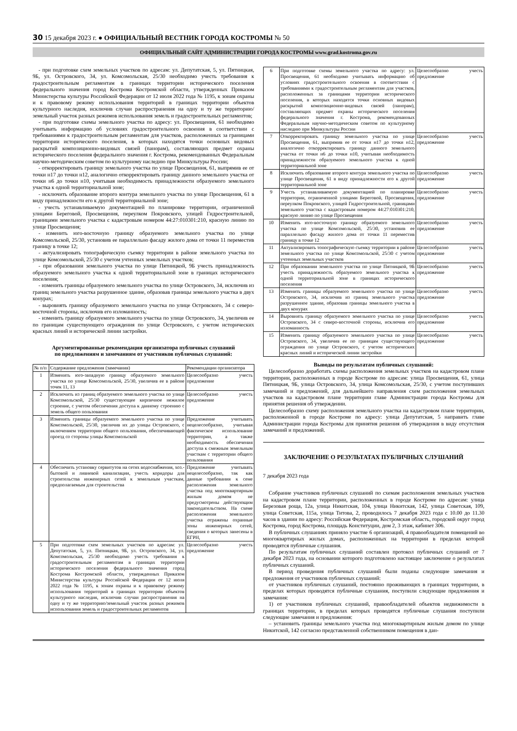30 15 декабря 2023 г. ● ОФИЦИАЛЬНЫЙ ВЕСТНИК ГОРОДА КОСТРОМЫ № 50
ОФИЦИАЛЬНЫЙ САЙТ АДМИНИСТРАЦИИ ГОРОДА КОСТРОМЫ www.grad.kostroma.gov.ru
- при подготовке схем земельных участков по адресам: ул. Депутатская, 5, ул. Пятницкая, 9Б, ул. Островского, 34, ул. Комсомольская, 25/30 необходимо учесть требования к градостроительным регламентам в границах территории исторического поселения федерального значения город Кострома Костромской области, утвержденных Приказом Министерства культуры Российской Федерации от 12 июля 2022 года № 1195, к зонам охраны и к правовому режиму использования территорий в границах территории объектов культурного наследия, исключив случаи распространения на одну и ту же территорию/земельный участок разных режимов использования земель и градостроительных регламентов;
- при подготовке схемы земельного участка по адресу: ул. Просвещения, 61 необходимо учитывать информацию об условиях градостроительного освоения в соответствии с требованиями к градостроительным регламентам для участков, расположенных за границами территории исторического поселения, в которых находятся точки основных видовых раскрытий композиционно-видовых связей (панорам), составляющих предмет охраны исторического поселения федерального значения г. Кострома, рекомендованных Федеральным научно-методическим советом по культурному наследию при Минкультуры России;
- откорректировать границу земельного участка по улице Просвещения, 61, выпрямив ее от точки н17 до точки н12, аналогично откорректировать границу данного земельного участка от точки н6 до точки н10, учитывая необходимость принадлежности образуемого земельного участка к одной территориальной зоне;
- исключить образование второго контура земельного участка по улице Просвещения, 61 в виду принадлежности его к другой территориальной зоне;
- учесть устанавливаемую документацией по планировке территории, ограниченной улицами Береговой, Просвещения, переулком Покровского, улицей Гидростроительной, границами земельного участка с кадастровым номером 44:27:010301:210, красную линию по улице Просвещения;
- изменить юго-восточную границу образуемого земельного участка по улице Комсомольской, 25/30, установив ее параллельно фасаду жилого дома от точки 11 переместив границу в точке 12;
- актуализировать топографическую съемку территории в районе земельного участка по улице Комсомольской, 25/30 с учетом учтенных земельных участков;
- при образовании земельного участка по улице Пятницкой, 9Б учесть принадлежность образуемого земельного участка к одной территориальной зоне в границах исторического поселения;
- изменить границы образуемого земельного участка по улице Островского, 34, исключив из границ земельного участка разрушенное здание, образовав границы земельного участка в двух конурах;
- выровнять границу образуемого земельного участка по улице Островского, 34 с северо-восточной стороны, исключив его изломанность;
- изменить границу образуемого земельного участка по улице Островского, 34, увеличив ее по границам существующего ограждения по улице Островского, с учетом исторических красных линий и исторической линии застройки.
Аргументированные рекомендации организатора публичных слушаний
по предложениям и замечаниям от участников публичных слушаний:
| № п/п | Содержание предложения (замечания) | Рекомендации организатора |
| --- | --- | --- |
| 1 | Изменить юго-западную границу образуемого земельного участка по улице Комсомольской, 25/30, увеличив ее в районе точек 11, 13 | Целесообразно учесть предложение |
| 2 | Исключить из границ образуемого земельного участка по улице Комсомольской, 25/30 существующее кирпичное нежилое строение, с учетом обеспечения доступа к данному строению с земель общего пользования | Целесообразно учесть предложение |
| 3 | Изменить границы образуемого земельного участка по улице Комсомольской, 25/30, увеличив их до улицы Островского, с включением территории общего пользования, обеспечивающей проезд со стороны улицы Комсомольской | Предложение учитывать нецелесообразно, учитывая фактическое использование территории, а также необходимость обеспечения доступа к смежным земельным участкам с территории общего пользования |
| 4 | Обеспечить установку сервитутов на сетях водоснабжения, хоз.-бытовой и ливневой канализации, учесть коридоры для строительства инженерных сетей к земельным участкам, предполагаемым для строительства | Предложение учитывать нецелесообразно, так как данные требования к семе расположения земельного участка под многоквартирным жилым домом не предусмотрены действующим законодательством. На схеме расположения земельного участка отражены охранные зоны инженерных сетей, сведения о которых занесены в ЕГРН, |
| 5 | При подготовке схем земельных участков по адресам: ул. Депутатская, 5, ул. Пятницкая, 9Б, ул. Островского, 34, ул. Комсомольская, 25/30 необходимо учесть требования к градостроительным регламентам в границах территории исторического поселения федерального значения город Кострома Костромской области, утвержденных Приказом Министерства культуры Российской Федерации от 12 июля 2022 года № 1195, к зонам охраны и к правовому режиму использования территорий в границах территории объектов культурного наследия, исключив случаи распространения на одну и ту же территорию/земельный участок разных режимов использования земель и градостроительных регламентов | Целесообразно учесть предложение |
| 6 | При подготовке схемы земельного участка по адресу: ул. Просвещения, 61 необходимо учитывать информацию об условиях градостроительного освоения в соответствии с требованиями к градостроительным регламентам для участков, расположенных за границами территории исторического поселения, в которых находятся точки основных видовых раскрытий композиционно-видовых связей (панорам), составляющих предмет охраны исторического поселения федерального значения г. Кострома, рекомендованных Федеральным научно-методическим советом по культурному наследию при Минкультуры России | Целесообразно учесть предложение |
| 7 | Откорректировать границу земельного участка по улице Просвещения, 61, выпрямив ее от точки н17 до точки н12, аналогично откорректировать границу данного земельного участка от точки н6 до точки н10, учитывая необходимость принадлежности образуемого земельного участка к одной территориальной зоне | Целесообразно учесть предложение |
| 8 | Исключить образование второго контура земельного участка по улице Просвещения, 61 в виду принадлежности его к другой территориальной зоне | Целесообразно учесть предложение |
| 9 | Учесть устанавливаемую документацией по планировке территории, ограниченной улицами Береговой, Просвещения, переулком Покровского, улицей Гидростроительной, границами земельного участка с кадастровым номером 44:27:010301:210, красную линию по улице Просвещения | Целесообразно учесть предложение |
| 10 | Изменить юго-восточную границу образуемого земельного участка по улице Комсомольской, 25/30, установив ее параллельно фасаду жилого дома от точки 11 переместив границу в точке 12 | Целесообразно учесть предложение |
| 11 | Актуализировать топографическую съемку территории в районе земельного участка по улице Комсомольской, 25/30 с учетом учтенных земельных участков | Целесообразно учесть предложение |
| 12 | При образовании земельного участка по улице Пятницкой, 9Б учесть принадлежность образуемого земельного участка к одной территориальной зоне в границах исторического поселения | Целесообразно учесть предложение |
| 13 | Изменить границы образуемого земельного участка по улице Островского, 34, исключив из границ земельного участка разрушенное здание, образовав границы земельного участка в двух конурах | Целесообразно учесть предложение |
| 14 | Выровнять границу образуемого земельного участка по улице Островского, 34 с северо-восточной стороны, исключив его изломанность | Целесообразно учесть предложение |
| 15 | Изменить границу образуемого земельного участка по улице Островского, 34, увеличив ее по границам существующего ограждения по улице Островского, с учетом исторических красных линий и исторической линии застройки | Целесообразно учесть предложение |
Выводы по результатам публичных слушаний:
Целесообразно доработать схемы расположения земельных участков на кадастровом плане территории, расположенных в городе Костроме по адресам: улица Просвещения, 61, улица Пятницкая, 9Б, улица Островского, 34, улица Комсомольская, 25/30, с учетом поступивших замечаний и предложений, для дальнейшего направления схем расположения земельных участков на кадастровом плане территории главе Администрации города Костромы для принятия решения об утверждении.
Целесообразно схему расположения земельного участка на кадастровом плане территории, расположенной в городе Костроме по адресу: улица Депутатская, 5 направить главе Администрации города Костромы для принятия решения об утверждения в виду отсутствия замечаний и предложений.
ЗАКЛЮЧЕНИЕ О РЕЗУЛЬТАТАХ ПУБЛИЧНЫХ СЛУШАНИЙ
7 декабря 2023 года
Собрание участников публичных слушаний по схемам расположения земельных участков на кадастровом плане территории, расположенных в городе Костроме по адресам: улица Березовая роща, 12а, улица Никитская, 104, улица Никитская, 142, улица Советская, 109, улица Советская, 115а, улица Титова, 2, проводилось 7 декабря 2023 года с 10.00 до 11.30 часов в здании по адресу: Российская Федерация, Костромская область, городской округ город Кострома, город Кострома, площадь Конституции, дом 2, 3 этаж, кабинет 306.
В публичных слушаниях приняло участие 6 организаций, 4 правообладателя помещений во многоквартирных жилых домах, расположенных на территории в пределах которой проводятся публичные слушания.
По результатам публичных слушаний составлен протокол публичных слушаний от 7 декабря 2023 года, на основании которого подготовлено настоящее заключение о результатах публичных слушаний.
В период проведения публичных слушаний были поданы следующие замечания и предложения от участников публичных слушаний:
от участников публичных слушаний, постоянно проживающих в границах территории, в пределах которых проводятся публичные слушания, поступили следующие предложения и замечания:
1) от участников публичных слушаний, правообладателей объектов недвижимости в границах территории, в пределах которых проводятся публичные слушания поступили следующие замечания и предложения:
– установить границы земельного участка под многоквартирным жилым домом по улице Никитской, 142 согласно представленной собственником помещения в дан-